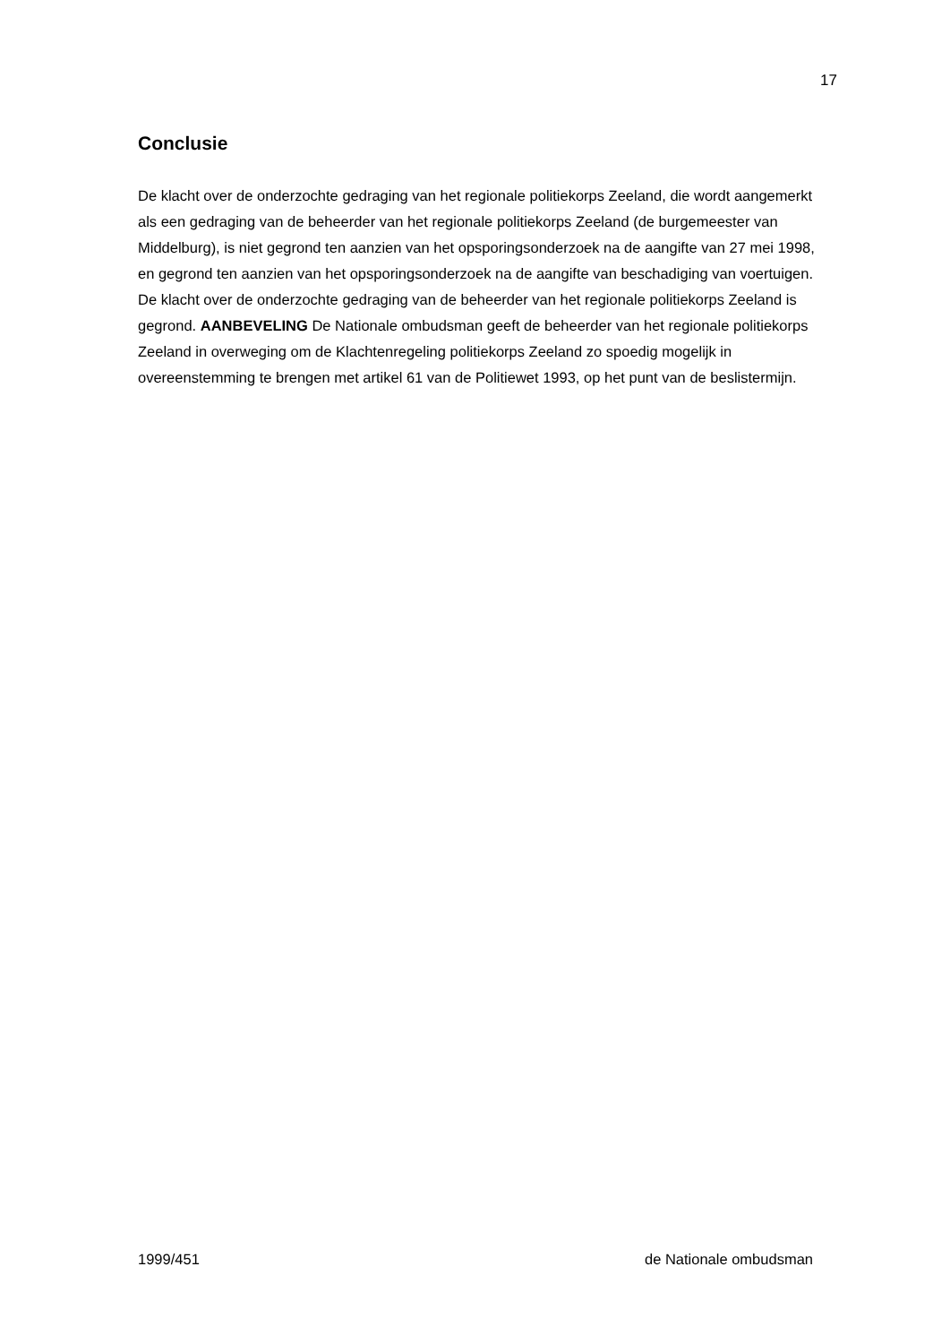17
Conclusie
De klacht over de onderzochte gedraging van het regionale politiekorps Zeeland, die wordt aangemerkt als een gedraging van de beheerder van het regionale politiekorps Zeeland (de burgemeester van Middelburg), is niet gegrond ten aanzien van het opsporingsonderzoek na de aangifte van 27 mei 1998, en gegrond ten aanzien van het opsporingsonderzoek na de aangifte van beschadiging van voertuigen. De klacht over de onderzochte gedraging van de beheerder van het regionale politiekorps Zeeland is gegrond. AANBEVELING De Nationale ombudsman geeft de beheerder van het regionale politiekorps Zeeland in overweging om de Klachtenregeling politiekorps Zeeland zo spoedig mogelijk in overeenstemming te brengen met artikel 61 van de Politiewet 1993, op het punt van de beslistermijn.
1999/451 de Nationale ombudsman